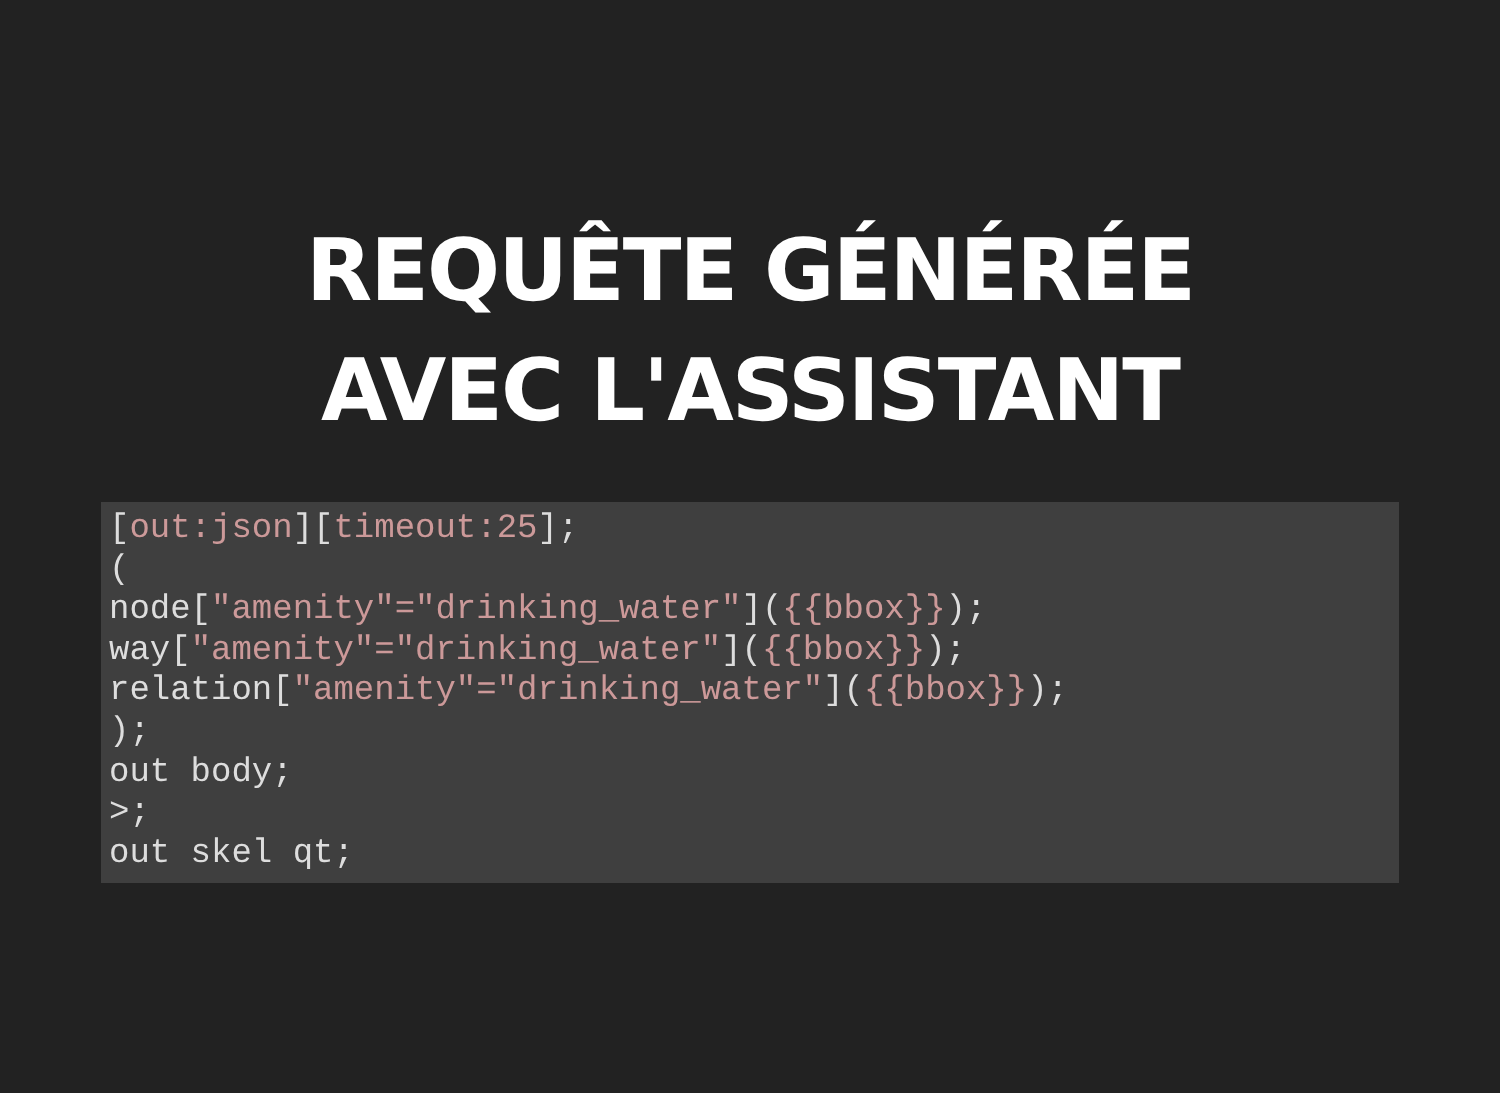REQUÊTE GÉNÉRÉE
AVEC L'ASSISTANT
[out:json][timeout:25];
(
node["amenity"="drinking_water"]({{bbox}});
way["amenity"="drinking_water"]({{bbox}});
relation["amenity"="drinking_water"]({{bbox}});
);
out body;
>;
out skel qt;